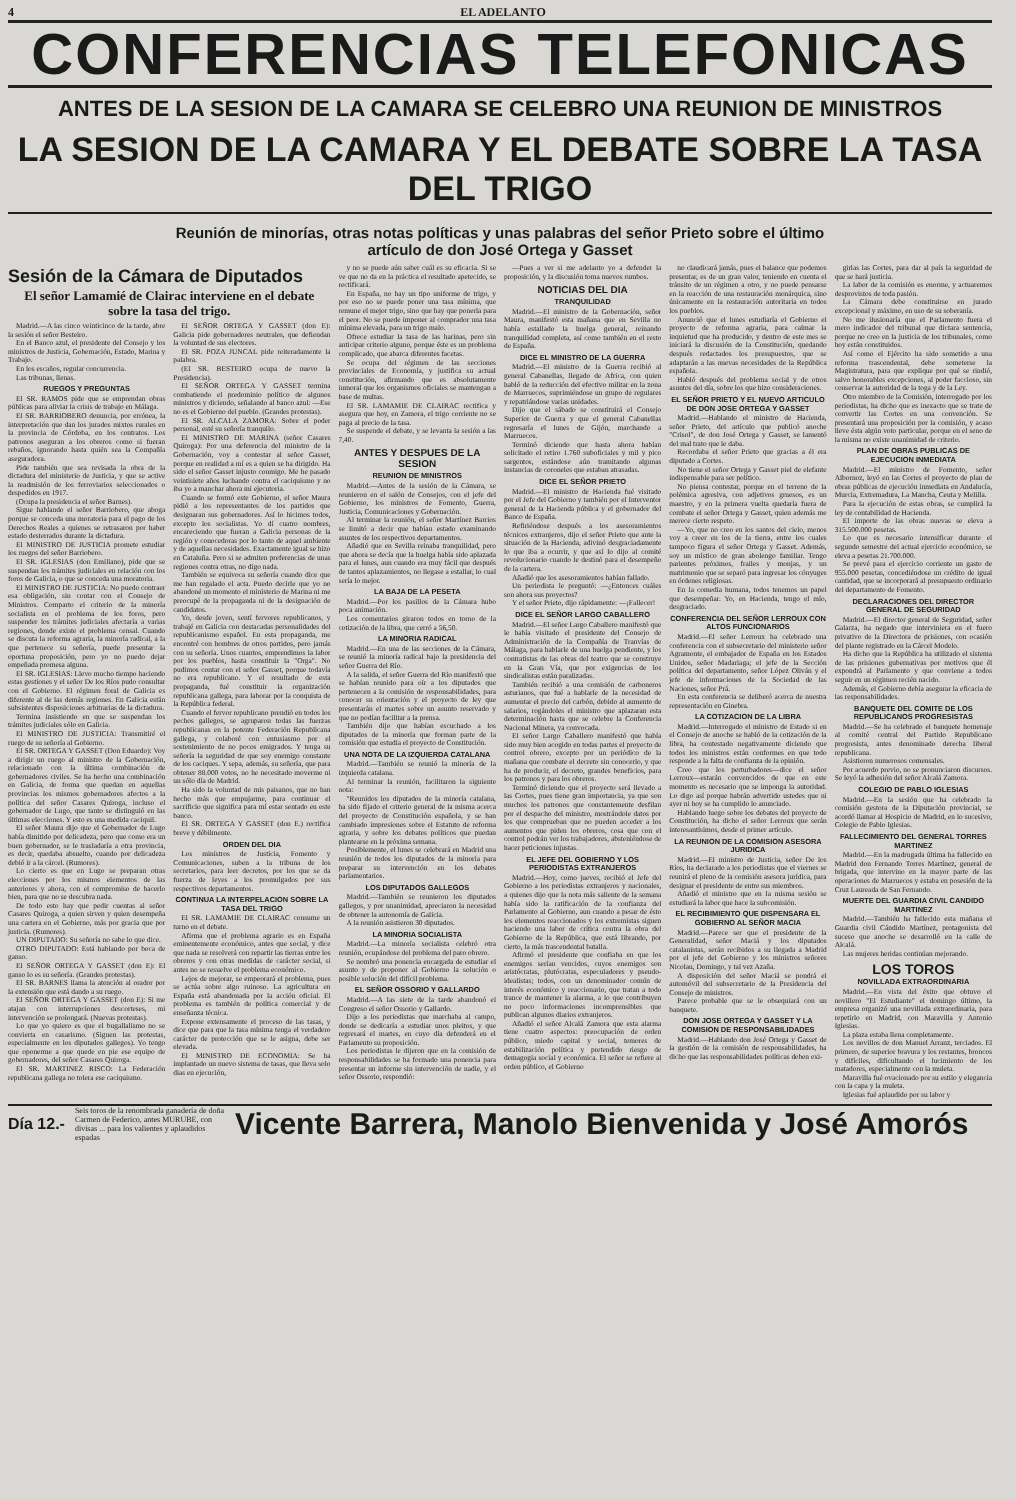4 EL ADELANTO
CONFERENCIAS TELEFONICAS
ANTES DE LA SESION DE LA CAMARA SE CELEBRO UNA REUNION DE MINISTROS
LA SESION DE LA CAMARA Y EL DEBATE SOBRE LA TASA DEL TRIGO
Reunión de minorías, otras notas políticas y unas palabras del señor Prieto sobre el último
artículo de don José Ortega y Gasset
Sesión de la Cámara de Diputados
El señor Lamamié de Clairac interviene en el debate sobre la tasa del trigo.
Madrid.—A las cinco veinticinco de la tarde, abre la sesión el señor Besteiro.
En el Banco azul, el presidente del Consejo y los ministros de Justicia, Gobernación, Estado, Marina y Trabajo.
En los escaños, regular concurrencia.
Las tribunas, llenas.
RUEGOS Y PREGUNTAS
El SR. RAMOS pide que se emprendan obras públicas para aliviar la crisis de trabajo en Málaga.
El SR. BARRIOBERO denuncia, por errónea, la interpretación que dan los jurados mixtos rurales en la provincia de Córdoba, en los contratos. Los patronos aseguran a los obreros como si fueran rebaños, ignorando hasta quién sea la Compañía aseguradora.
Pide también que sea revisada la obra de la dictadura del ministerio de Justicia, y que se active la readmisión de los ferroviarios seleccionados o despedidos en 1917.
(Ocupa la presidencia el señor Barnes).
Sigue hablando el señor Barriobero, que aboga porque se conceda una moratoria para el pago de los Derechos Reales a quienes se retrasaron por haber estado desterrados durante la dictadura.
El MINISTRO DE JUSTICIA promete estudiar los ruegos del señor Barriobero.
El SR. IGLESIAS (don Emiliano), pide que se suspendan los trámites judiciales en relación con los foros de Galicia, o que se conceda una moratoria.
El MINISTRO DE JUSTICIA: No puedo contraer esa obligación, sin contar con el Consejo de Ministros. Comparto el criterio de la minoría socialista en el problema de los foros, pero suspender los trámites judiciales afectaría a varias regiones, donde existe el problema censal. Cuando se discuta la reforma agraria, la minoría radical, a la que pertenece su señoría, puede presentar la oportuna proposición, pero yo no puedo dejar empeñada promesa alguna.
El SR. IGLESIAS: Llevo mucho tiempo haciendo estas gestiones y el señor De los Ríos pudo consultar con el Gobierno. El régimen foral de Galicia es diferente al de las demás regiones. En Galicia están subsistentes disposiciones arbitrarias de la dictadura.
Termina insistiendo en que se suspendan los trámites judiciales sólo en Galicia.
El MINISTRO DE JUSTICIA: Transmitiré el ruego de su señoría al Gobierno.
El SR. ORTEGA Y GASSET (Don Eduardo): Voy a dirigir un ruego al ministro de la Gobernación, relacionado con la última combinación de gobernadores civiles. Se ha hecho una combinación en Galicia, de forma que quedan en aquellas provincias los mismos gobernadores afectos a la política del señor Casares Quiroga, incluso el gobernador de Lugo, que tanto se distinguió en las últimas elecciones. Y esto es una medida caciquil.
El señor Maura dijo que el Gobernador de Lugo había dimitido por delicadeza, pero que como era un buen gobernador, se le trasladaría a otra provincia, es decir, quedaba absuelto, cuando por delicadeza debió ir a la cárcel. (Rumores).
Lo cierto es que en Lugo se preparan otras elecciones por los mismos elementos de las anteriores y ahora, con el compromiso de hacerlo bien, para que no se descubra nada.
De todo esto hay que pedir cuentas al señor Casares Quiroga, a quien sirven y quien desempeña una cartera en el Gobierno, más por gracia que por justicia. (Rumores).
UN DIPUTADO: Su señoría no sabe lo que dice.
OTRO DIPUTADO: Está hablando por boca de ganso.
El SEÑOR ORTEGA Y GASSET (don E): El ganso lo es su señoría. (Grandes protestas).
El SR. BARNES llama la atención al orador por la extensión que está dando a su ruego.
El SEÑOR ORTEGA Y GASSET (don E): Si me atajan con interrupciones descorteses, mi intervención se prolongará. (Nuevas protestas).
Lo que yo quiero es que el bugallalismo no se convierta en casarismo. (Siguen las protestas, especialmente en los diputados gallegos). Yo tengo que oponerme a que quede en pie ese equipo de gobernadores, del señor Casares Quiroga.
El SR. MARTINEZ RISCO: La Federación republicana gallega no tolera ese caciquismo.
El SEÑOR ORTEGA Y GASSET (don E): Galicia pide gobernadores neutrales, que defiendan la voluntad de sus electores.
El SR. POZA JUNCAL pide reiteradamente la palabra.
(El SR. BESTEIRO ocupa de nuevo la Presidencia).
El SEÑOR ORTEGA Y GASSET termina combatiendo el predominio político de algunos ministros y diciendo, señalando al banco azul: —Ese no es el Gobierno del pueblo. (Grandes protestas).
El SR. ALCALA ZAMORA: Sobre el poder personal, esté su señoría tranquilo.
El MINISTRO DE MARINA (señor Casares Quiroga): Por una deferencia del ministro de la Gobernación, voy a contestar al señor Gasset, porque en realidad a mí es a quien se ha dirigido. Ha sido el señor Gasset injusto conmigo. Me he pasado veintisiete años luchando contra el caciquismo y no iba yo a manchar ahora mi ejecutoria.
Cuando se formó este Gobierno, el señor Maura pidió a los representantes de los partidos que designaran sus gobernadores. Así lo hicimos todos, excepto los socialistas. Yo dí cuatro nombres, encareciendo que fueran a Galicia personas de la región y conocedoras por lo tanto de aquel ambiente y de aquellas necesidades. Exactamente igual se hizo en Cataluña. Pero si se admiten preferencias de unas regiones contra otras, no digo nada.
También se equivoca su señoría cuando dice que me han regalado el acta. Puedo decirle que yo no abandoné un momento el ministerio de Marina ni me preocupé de la propaganda ni de la designación de candidatos.
Yo, desde joven, sentí fervores republicanos, y trabajé en Galicia con destacadas personalidades del republicanismo español. En esta propaganda, me encontré con hombres de otros partidos, pero jamás con su señoría. Unos cuantos, emprendimos la labor por los pueblos, hasta constituir la "Orga". No pudimos contar con el señor Gasset, porque todavía no era republicano. Y el resultado de esta propaganda, fué constituir la organización republicana gallega, para laborar por la conquista de la República federal.
Cuando el fervor republicano prendió en todos los pechos gallegos, se agruparon todas las fuerzas republicanas en la potente Federación Republicana gallega, y colaboré con entusiasmo por el sostenimiento de no pocos emigrados. Y tenga su señoría la seguridad de que soy enemigo constante de los caciques. Y sepa, además, su señoría, que para obtener 88.000 votos, no he necesitado moverme ni un sólo día de Madrid.
Ha sido la voluntad de mis paisanos, que no han hecho más que empujarme, para continuar el sacrificio que significa para mí estar sentado en este banco.
El SR. ORTEGA Y GASSET (don E.) rectifica breve y débilmente.
ORDEN DEL DIA
Los ministros de Justicia, Fomento y Comunicaciones, suben a la tribuna de los secretarios, para leer decretos, por los que se da fuerza de leyes a los promulgados por sus respectivos departamentos.
CONTINUA LA INTERPELACION SOBRE LA TASA DEL TRIGO
El SR. LAMAMIE DE CLAIRAC consume un turno en el debate.
Afirma que el problema agrario es en España eminentemente económico, antes que social, y dice que nada se resolverá con repartir las tierras entre los obreros y con otras medidas de carácter social, si antes no se resuelve el problema económico.
Lejos de mejorar, se empeorará el problema, pues se actúa sobre algo ruinoso. La agricultura en España está abandonada por la acción oficial. El problema es también de política comercial y de enseñanza técnica.
Expone extensamente el proceso de las tasas, y dice que para que la tasa mínima tenga el verdadero carácter de protección que se le asigna, debe ser elevada.
El MINISTRO DE ECONOMIA: Se ha implantado un nuevo sistema de tasas, que lleva solo dias en ejecución,
y no se puede aún saber cuál es su eficacia. Si se ve que no da en la práctica el resultado apetecido, se rectificará.
En España, no hay un tipo uniforme de trigo, y por eso no se puede poner una tasa mínima, que remune el mejor trigo, sino que hay que ponerla para el peor. No se puede imponer al comprador una tasa mínima elevada, para un trigo malo.
Ofrece estudiar la tasa de las harinas, pero sin anticipar criterio alguno, porque éste es un problema complicado, que abarca diferentes facetas.
Se ocupa del régimen de las secciones provinciales de Economía, y justifica su actual constitución, afirmando que es absolutamente inmoral que los organismos oficiales se mantengan a base de multas.
El SR. LAMAMIE DE CLAIRAC rectifica y asegura que hoy, en Zamora, el trigo corriente no se paga al precio de la tasa.
Se suspende el debate, y se levanta la sesión a las 7,40.
ANTES Y DESPUES DE LA SESION
REUNION DE MINISTROS
Madrid.—Antes de la sesión de la Cámara, se reunieron en el salón de Consejos, con el jefe del Gobierno, los ministros de Fomento, Guerra, Justicia, Comunicaciones y Gobernación.
Al terminar la reunión, el señor Martínez Barrios se limitó a decir que habían estado examinando asuntos de los respectivos departamentos.
Añadió que en Sevilla reinaba tranquilidad, pero que ahora se decía que la huelga había sido aplazada para el lunes, aun cuando era muy fácil que después de tantos aplazamientos, no llegase a estallar, lo cual sería lo mejor.
LA BAJA DE LA PESETA
Madrid.—Por los pasillos de la Cámara hubo poca animación.
Los comentarios giraron todos en torno de la cotización de la libra, que cerró a 56,50.
LA MINORIA RADICAL
Madrid.—En una de las secciones de la Cámara, se reunió la minoría radical bajo la presidencia del señor Guerra del Río.
A la salida, el señor Guerra del Río manifestó que se habían reunido para oír a los diputados que pertenecen a la comisión de responsabilidades, para conocer su orientación y el proyecto de ley que presentarán el martes sobre un asunto reservado y que no podían facilitar a la prensa.
También dijo que habían escuchado a los diputados de la minoría que forman parte de la comisión que estudia el proyecto de Constitución.
UNA NOTA DE LA IZQUIERDA CATALANA
Madrid.—También se reunió la minoría de la izquierda catalana.
Al terminar la reunión, facilitaron la siguiente nota:
"Reunidos los diputados de la minoría catalana, ha sido fijado el criterio general de la misma acerca del proyecto de Constitución española, y se han cambiado impresiones sobre el Estatuto de reforma agraria, y sobre los debates políticos que puedan plantearse en la próxima semana.
Posiblemente, el lunes se celebrará en Madrid una reunión de todos los diputados de la minoría para preparar su intervención en los debates parlamentarios.
LOS DIPUTADOS GALLEGOS
Madrid.—También se reunieron los diputados gallegos, y por unanimidad, apreciaron la necesidad de obtener la autonomía de Galicia.
A la reunión asistieron 30 diputados.
LA MINORIA SOCIALISTA
Madrid.—La minoría socialista celebró otra reunión, ocupándose del problema del paro obrero.
Se nombró una ponencia encargada de estudiar el asunto y de proponer al Gobierno la solución o posible solución del difícil problema.
EL SEÑOR OSSORIO Y GALLARDO
Madrid.—A las siete de la tarde abandonó el Congreso el señor Ossorio y Gallardo.
Dijo a los periodistas que marchaba al campo, donde se dedicaría a estudiar unos pleitos, y que regresará el martes, en cuyo día defenderá en el Parlamento su proposición.
Los periodistas le dijeron que en la comisión de responsabilidades se ha formado una ponencia para presentar un informe sin intervención de nadie, y el señor Ossorio, respondió:
—Pues a ver si me adelanto yo a defender la proposición, y la discusión toma nuevos rumbos.
NOTICIAS DEL DIA
TRANQUILIDAD
Madrid.—El ministro de la Gobernación, señor Maura, manifestó esta mañana que en Sevilla no había estallado la huelga general, reinando tranquilidad completa, así como también en el resto de España.
DICE EL MINISTRO DE LA GUERRA
Madrid.—El ministro de la Guerra recibió al general Cabanellas, llegado de Africa, con quien habló de la reducción del efectivo militar en la zona de Marruecos, suprimiéndose un grupo de regulares y repatriándose varias unidades.
Dijo que el sábado se constituirá el Consejo Superior de Guerra y que el general Cabanellas regresaría el lunes de Gijón, marchando a Marruecos.
Terminó diciendo que hasta ahora habían solicitado el retiro 1.760 suboficiales y mil y pico sargentos, estándose aún tramitando algunas instancias de coroneles que estaban atrasadas.
DICE EL SEÑOR PRIETO
Madrid.—El ministro de Hacienda fué visitado por el Jefe del Gobierno y también por el Interventor general de la Hacienda pública y el gobernador del Banco de España.
Refiriéndose después a los asesoramientos técnicos extranjeros, dijo el señor Prieto que ante la situación de la Hacienda, adivinó desgraciadamente lo que iba a ocurrir, y que así lo dijo al comité revolucionario cuando le destinó para el desempeño de la cartera.
Añadió que los asesoramientos habían fallado.
Un periodista le preguntó: —¿Entonces cuáles son ahora sus proyectos?
Y el señor Prieto, dijo rápidamente: —¡Fallecer!
DICE EL SEÑOR LARGO CABALLERO
Madrid.—El señor Largo Caballero manifestó que le había visitado el presidente del Consejo de Administración de la Compañía de Tranvías de Málaga, para hablarle de una huelga pendiente, y los contratistas de las obras del teatro que se construye en la Gran Vía, que por exigencias de los sindicalistas están paralizadas.
También recibió a una comisión de carboneros asturianos, que fué a hablarle de la necesidad de aumentar el precio del carbón, debido al aumento de salarios, rogándoles el ministro que aplazaran esta determinación hasta que se celebre la Conferencia Nacional Minera, ya convocada.
El señor Largo Caballero manifestó que había sido muy bien acogido en todas partes el proyecto de control obrero, excepto por un periódico de la mañana que combate el decreto sin conocerlo, y que ha de producir, el decreto, grandes beneficios, para los patronos y para los obreros.
Terminó diciendo que el proyecto será llevado a las Cortes, pues tiene gran importancia, ya que son muchos los patronos que constantemente desfilan por el despacho del ministro, mostrándole datos por los que comprueban que no pueden acceder a los aumentos que piden los obreros, cosa que con el control podrán ver los trabajadores, absteniéndose de hacer peticiones injustas.
EL JEFE DEL GOBIERNO Y LOS PERIODISTAS EXTRANJEROS
Madrid.—Hoy, como jueves, recibió el Jefe del Gobierno a los periodistas extranjeros y nacionales, a quienes dijo que la nota más saliente de la semana había sido la ratificación de la confianza del Parlamento al Gobierno, aun cuando a pesar de ésto los elementos reaccionados y los extremistas siguen haciendo una labor de crítica contra la obra del Gobierno de la República, que está librando, por cierto, la más trascendental batalla.
Afirmó el presidente que confiaba en que los enemigos serían vencidos, cuyos enemigos son aristócratas, plutócratas, especuladores y pseudo-idealistas; todos, con un denominador común de interés económico y reaccionario, que tratan a todo trance de mantener la alarma, a lo que contribuyen no poco informaciones incomprensibles que publican algunos diarios extranjeros.
Añadió el señor Alcalá Zamora que esta alarma tiene cuatro aspectos: preocupación de orden público, miedo capital y social, temores de estabilización política y pretendido riesgo de demagogia social y económica. El señor se refiere al orden público, el Gobierno
no claudicará jamás, pues el balance que podemos presentar, es de un gran valor, teniendo en cuenta el tránsito de un régimen a otro, y no puede pensarse en la reacción de una restauración monárquica, sino únicamente en la restauración autoritaria en todos los pueblos.
Anunció que el lunes estudiaría el Gobierno el proyecto de reforma agraria, para calmar la inquietud que ha producido, y dentro de este mes se iniciará la discusión de la Constitución, quedando después redactados los presupuestos, que se adaptarán a las nuevas necesidades de la República española.
Habló después del problema social y de otros asuntos del día, sobre los que hizo consideraciones.
EL SEÑOR PRIETO Y EL NUEVO ARTICULO DE DON JOSE ORTEGA Y GASSET
Madrid.—Hablando el ministro de Hacienda, señor Prieto, del artículo que publicó anoche "Crisol", de don José Ortega y Gasset, se lamentó del mal trato que le daba.
Recordaba el señor Prieto que gracias a él era diputado a Cortes.
No tiene el señor Ortega y Gasset piel de elefante indispensable para ser político.
No piensa contestar, porque en el terreno de la polémica agresiva, con adjetivos gruesos, es un maestro, y en la primera vuelta quedaría fuera de combate el señor Ortega y Gasset, quien además me merece cierto respeto.
—Yo, que no creo en los santos del cielo, menos voy a creer en los de la tierra, entre los cuales tampoco figura el señor Ortega y Gasset. Además, soy un místico de gran abolengo familiar. Tengo parientes próximos, frailes y monjas, y un matrimonio que se separó para ingresar los cónyuges en órdenes religiosas.
En la comedia humana, todos tenemos un papel que desempeñar. Yo, en Hacienda, tengo el mío, desgraciado.
CONFERENCIA DEL SEÑOR LERROUX CON ALTOS FUNCIONARIOS
Madrid.—El señor Lerroux ha celebrado una conferencia con el subsecretario del ministerio señor Agramonte, el embajador de España en los Estados Unidos, señor Madariaga; el jefe de la Sección política del departamento, señor López Oliván y el jefe de informaciones de la Sociedad de las Naciones, señor Prá.
En esta conferencia se deliberó acerca de nuestra representación en Ginebra.
LA COTIZACION DE LA LIBRA
Madrid.—Interrogado el ministro de Estado si en el Consejo de anoche se habló de la cotización de la libra, ha contestado negativamente diciendo que todos los ministros están conformes en que todo responde a la falta de confianza de la opinión.
Creo que los perturbadores—dice el señor Lerroux—estarán convencidos de que en este momento es necesario que se imponga la autoridad. Lo digo así porque habrán advertido ustedes que ni ayer ni hoy se ha cumplido lo anunciado.
Hablando luego sobre los debates del proyecto de Constitución, ha dicho el señor Lerroux que serán interesantísimos, desde el primer artículo.
LA REUNION DE LA COMISION ASESORA JURIDICA
Madrid.—El ministro de Justicia, señor De los Ríos, ha declarado a los periodistas que el viernes se reunirá el pleno de la comisión asesora jurídica, para designar el presidente de entre sus miembros.
Añadió el ministro que en la misma sesión se estudiará la labor que hace la subcomisión.
EL RECIBIMIENTO QUE DISPENSARA EL GOBIERNO AL SEÑOR MACIA
Madrid.—Parece ser que el presidente de la Generalidad, señor Maciá y los diputados catalanistas, serán recibidos a su llegada a Madrid por el jefe del Gobierno y los ministros señores Nicolau, Domingo, y tal vez Azaña.
A disposición del señor Maciá se pondrá el automóvil del subsecretario de la Presidencia del Consejo de ministros.
Parece probable que se le obsequiará con un banquete.
DON JOSE ORTEGA Y GASSET Y LA COMISION DE RESPONSABILIDADES
Madrid.—Hablando don José Ortega y Gasset de la gestión de la comisión de responsabilidades, ha dicho que las responsabilidades políticas deben exi-
girlas las Cortes, para dar al país la seguridad de que se hará justicia.
La labor de la comisión es enorme, y actuaremos desprovistos de toda pasión.
La Cámara debe constituirse en jurado excepcional y máximo, en uso de su soberanía.
No me ilusionaría que el Parlamento fuera el mero indicador del tribunal que dictara sentencia, porque no creo en la justicia de los tribunales, como hoy están constituidos.
Así como el Ejército ha sido sometido a una reforma trascendental, debe someterse la Magistratura, para que explique por qué se rindió, salvo honorables excepciones, al poder faccioso, sin conservar la autoridad de la toga y de la Ley.
Otro miembro de la Comisión, interrogado por los periodistas, ha dicho que es inexacto que se trate de convertir las Cortes en una convención. Se presentará una proposición por la comisión, y acaso lleve ésta algún voto particular, porque en el seno de la misma no existe unanimidad de criterio.
PLAN DE OBRAS PUBLICAS DE EJECUCION INMEDIATA
Madrid.—El ministro de Fomento, señor Albornoz, leyó en las Cortes el proyecto de plan de obras públicas de ejecución inmediata en Andalucía, Murcia, Extremadura, La Mancha, Ceuta y Melilla.
Para la ejecución de estas obras, se cumplirá la ley de contabilidad de Hacienda.
El importe de las obras nuevas se eleva a 315.500.000 pesetas.
Lo que es necesario intensificar durante el segundo semestre del actual ejercicio económico, se eleva a pesetas 21.700.000.
Se prevé para el ejercicio corriente un gasto de 955.000 pesetas, concediéndose un crédito de igual cantidad, que se incorporará al presupuesto ordinario del departamento de Fomento.
DECLARACIONES DEL DIRECTOR GENERAL DE SEGURIDAD
Madrid.—El director general de Seguridad, señor Galarza, ha negado que interviniera en el fuero privativo de la Directora de prisiones, con ocasión del plante registrado en la Cárcel Modelo.
Ha dicho que la República ha utilizado el sistema de las prisiones gubernativas por motivos que él expondrá al Parlamento y que conviene a todos seguir en un régimen recién nacido.
Además, el Gobierno debía asegurar la eficacia de las responsabilidades.
BANQUETE DEL COMITE DE LOS REPUBLICANOS PROGRESISTAS
Madrid.—Se ha celebrado el banquete homenaje al comité central del Partido Republicano progresista, antes denominado derecha liberal republicana.
Asistieron numerosos comensales.
Por acuerdo previo, no se pronunciaron discursos. Se leyó la adhesión del señor Alcalá Zamora.
COLEGIO DE PABLO IGLESIAS
Madrid.—En la sesión que ha celebrado la comisión gestora de la Diputación provincial, se acordó llamar al Hospicio de Madrid, en lo sucesivo, Colegio de Pablo Iglesias.
FALLECIMIENTO DEL GENERAL TORRES MARTINEZ
Madrid.—En la madrugada última ha fallecido en Madrid don Fernando Torres Martínez, general de brigada, que intervino en la mayor parte de las operaciones de Marruecos y estaba en posesión de la Cruz Laureada de San Fernando.
MUERTE DEL GUARDIA CIVIL CANDIDO MARTINEZ
Madrid.—También ha fallecido esta mañana el Guardia civil Cándido Martínez, protagonista del suceso que anoche se desarrolló en la calle de Alcalá.
Las mujeres heridas continúan mejorando.
LOS TOROS
NOVILLADA EXTRAORDINARIA
Madrid.—En vista del éxito que obtuvo el novillero "El Estudiante" el domingo último, la empresa organizó una novillada extraordinaria, para repetirlo en Madrid, con Maravilla y Antonio Iglesias.
La plaza estaba llena completamente.
Los novillos de don Manuel Arranz, terciados. El primero, de superior bravura y los restantes, broncos y difíciles, dificultando el lucimiento de los matadores, especialmente con la muleta.
Maravilla fué ovacionado por su estilo y elegancia con la capa y la muleta.
Iglesias fué aplaudido por su labor y
Día 12.- Seis toros de la renombrada ganadería de doña Carmen de Federico, antes MURUBE, con divisas ... para los valientes y aplaudidos espadas Vicente Barrera, Manolo Bienvenida y José Amorós